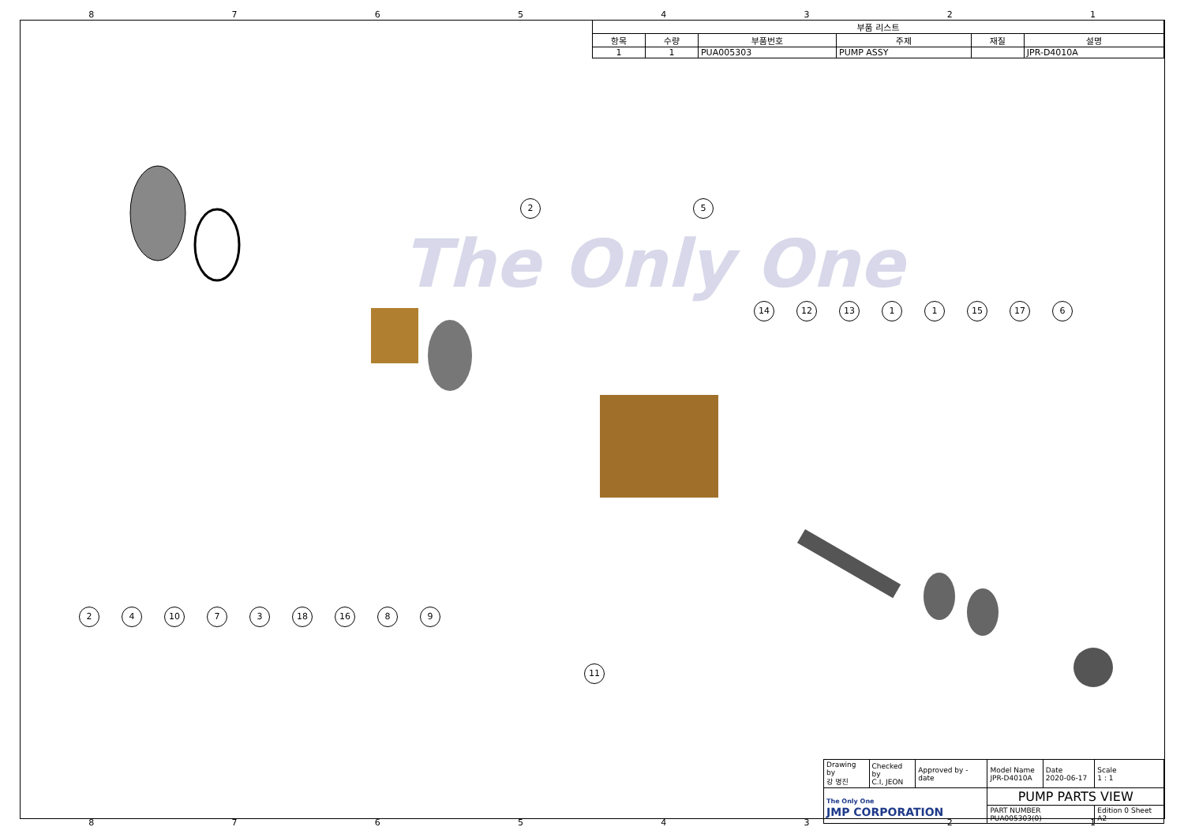87654321
| 부품 리스트 | | | | | |
| --- | --- | --- | --- | --- | --- |
| 항목 | 수량 | 부품번호 | 주제 | 재질 | 설명 |
| 1 | 1 | PUA005303 | PUMP ASSY | | JPR-D4010A |
The Only One
2 4 10 7 3 18 16 8 9
2 5
11
14 12 13 1 1 15 17 6
| Drawing by 강 명진 | Checked by C.I, JEON | Approved by - date | Model Name JPR-D4010A | Date 2020-06-17 | Scale 1 : 1 |
| The Only One JMP CORPORATION | | | PUMP PARTS VIEW | | |
| | | | PART NUMBER PUA005303(0) | | Edition 0 Sheet A2 |
87654321